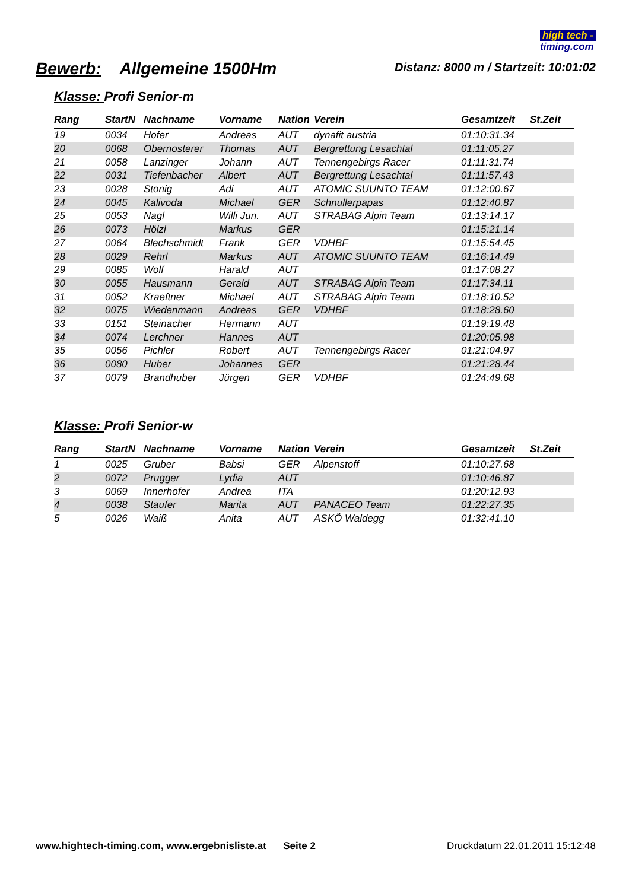high tech -
timing.com
Bewerb: Allgemeine 1500Hm
Distanz: 8000 m / Startzeit: 10:01:02
Klasse: Profi Senior-m
| Rang | StartN | Nachname | Vorname | Nation | Verein | Gesamtzeit | St.Zeit |
| --- | --- | --- | --- | --- | --- | --- | --- |
| 19 | 0034 | Hofer | Andreas | AUT | dynafit austria | 01:10:31.34 | |
| 20 | 0068 | Obernosterer | Thomas | AUT | Bergrettung Lesachtal | 01:11:05.27 | |
| 21 | 0058 | Lanzinger | Johann | AUT | Tennengebirgs Racer | 01:11:31.74 | |
| 22 | 0031 | Tiefenbacher | Albert | AUT | Bergrettung Lesachtal | 01:11:57.43 | |
| 23 | 0028 | Stonig | Adi | AUT | ATOMIC SUUNTO TEAM | 01:12:00.67 | |
| 24 | 0045 | Kalivoda | Michael | GER | Schnullerpapas | 01:12:40.87 | |
| 25 | 0053 | Nagl | Willi Jun. | AUT | STRABAG Alpin Team | 01:13:14.17 | |
| 26 | 0073 | Hölzl | Markus | GER | | 01:15:21.14 | |
| 27 | 0064 | Blechschmidt | Frank | GER | VDHBF | 01:15:54.45 | |
| 28 | 0029 | Rehrl | Markus | AUT | ATOMIC SUUNTO TEAM | 01:16:14.49 | |
| 29 | 0085 | Wolf | Harald | AUT | | 01:17:08.27 | |
| 30 | 0055 | Hausmann | Gerald | AUT | STRABAG Alpin Team | 01:17:34.11 | |
| 31 | 0052 | Kraeftner | Michael | AUT | STRABAG Alpin Team | 01:18:10.52 | |
| 32 | 0075 | Wiedenmann | Andreas | GER | VDHBF | 01:18:28.60 | |
| 33 | 0151 | Steinacher | Hermann | AUT | | 01:19:19.48 | |
| 34 | 0074 | Lerchner | Hannes | AUT | | 01:20:05.98 | |
| 35 | 0056 | Pichler | Robert | AUT | Tennengebirgs Racer | 01:21:04.97 | |
| 36 | 0080 | Huber | Johannes | GER | | 01:21:28.44 | |
| 37 | 0079 | Brandhuber | Jürgen | GER | VDHBF | 01:24:49.68 | |
Klasse: Profi Senior-w
| Rang | StartN | Nachname | Vorname | Nation | Verein | Gesamtzeit | St.Zeit |
| --- | --- | --- | --- | --- | --- | --- | --- |
| 1 | 0025 | Gruber | Babsi | GER | Alpenstoff | 01:10:27.68 | |
| 2 | 0072 | Prugger | Lydia | AUT | | 01:10:46.87 | |
| 3 | 0069 | Innerhofer | Andrea | ITA | | 01:20:12.93 | |
| 4 | 0038 | Staufer | Marita | AUT | PANACEO Team | 01:22:27.35 | |
| 5 | 0026 | Waiß | Anita | AUT | ASKÖ Waldegg | 01:32:41.10 | |
www.hightech-timing.com, www.ergebnisliste.at Seite 2 Druckdatum 22.01.2011 15:12:48